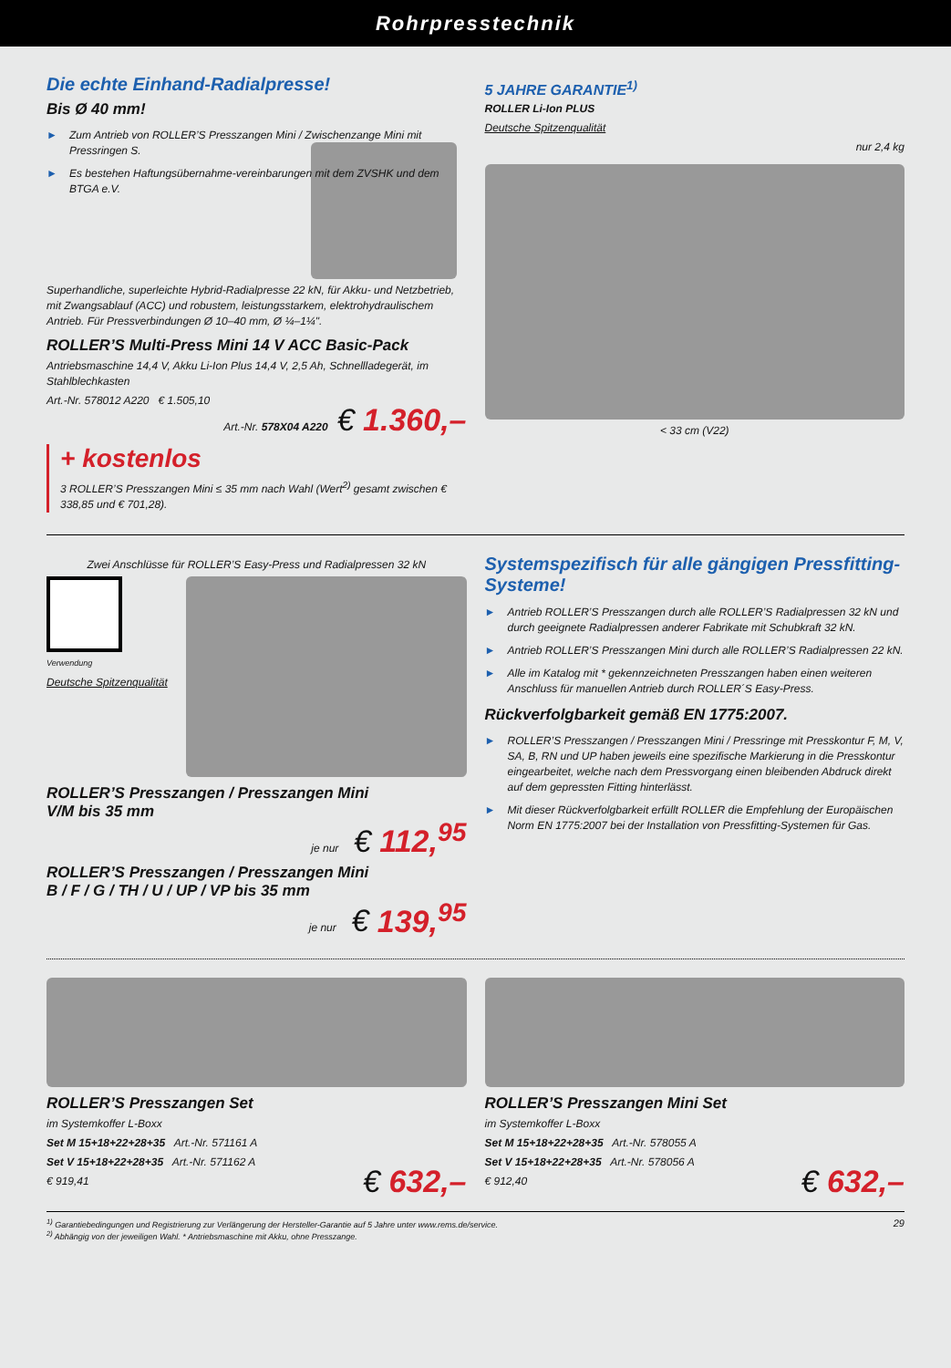Rohrpresstechnik
Die echte Einhand-Radialpresse!
Bis Ø 40 mm!
► Zum Antrieb von ROLLER’S Presszangen Mini / Zwischenzange Mini mit Pressringen S.
► Es bestehen Haftungsübernahme-vereinbarungen mit dem ZVSHK und dem BTGA e.V.
Superhandliche, superleichte Hybrid-Radialpresse 22 kN, für Akku- und Netzbetrieb, mit Zwangsablauf (ACC) und robustem, leistungsstarkem, elektrohydraulischem Antrieb. Für Pressverbindungen Ø 10–40 mm, Ø ¼–1¼".
ROLLER’S Multi-Press Mini 14 V ACC Basic-Pack
Antriebsmaschine 14,4 V, Akku Li-Ion Plus 14,4 V, 2,5 Ah, Schnellladegerät, im Stahlblechkasten
Art.-Nr. 578012 A220 € 1.505,10
Art.-Nr. 578X04 A220 € 1.360,–
+ kostenlos
3 ROLLER’S Presszangen Mini ≤ 35 mm nach Wahl (Wert<sup>2)</sup> gesamt zwischen € 338,85 und € 701,28).
5 JAHRE GARANTIE<sup>1)</sup>
ROLLER Li-Ion PLUS
Deutsche Spitzenqualität
nur 2,4 kg
< 33 cm (V22)
Zwei Anschlüsse für ROLLER’S Easy-Press und Radialpressen 32 kN
Verwendung
Deutsche Spitzenqualität
ROLLER’S Presszangen / Presszangen Mini
V/M bis 35 mm
je nur € 112,<sup>95</sup>
ROLLER’S Presszangen / Presszangen Mini
B / F / G / TH / U / UP / VP bis 35 mm
je nur € 139,<sup>95</sup>
Systemspezifisch für alle gängigen Pressfitting-Systeme!
► Antrieb ROLLER’S Presszangen durch alle ROLLER’S Radialpressen 32 kN und durch geeignete Radialpressen anderer Fabrikate mit Schubkraft 32 kN.
► Antrieb ROLLER’S Presszangen Mini durch alle ROLLER’S Radialpressen 22 kN.
► Alle im Katalog mit * gekennzeichneten Presszangen haben einen weiteren Anschluss für manuellen Antrieb durch ROLLER´S Easy-Press.
Rückverfolgbarkeit gemäß EN 1775:2007.
► ROLLER’S Presszangen / Presszangen Mini / Pressringe mit Presskontur F, M, V, SA, B, RN und UP haben jeweils eine spezifische Markierung in die Presskontur eingearbeitet, welche nach dem Pressvorgang einen bleibenden Abdruck direkt auf dem gepressten Fitting hinterlässt.
► Mit dieser Rückverfolgbarkeit erfüllt ROLLER die Empfehlung der Europäischen Norm EN 1775:2007 bei der Installation von Pressfitting-Systemen für Gas.
ROLLER’S Presszangen Set
im Systemkoffer L-Boxx
Set M 15+18+22+28+35 Art.-Nr. 571161 A
Set V 15+18+22+28+35 Art.-Nr. 571162 A
€ 919,41 € 632,–
ROLLER’S Presszangen Mini Set
im Systemkoffer L-Boxx
Set M 15+18+22+28+35 Art.-Nr. 578055 A
Set V 15+18+22+28+35 Art.-Nr. 578056 A
€ 912,40 € 632,–
<sup>1)</sup> Garantiebedingungen und Registrierung zur Verlängerung der Hersteller-Garantie auf 5 Jahre unter www.rems.de/service.
<sup>2)</sup> Abhängig von der jeweiligen Wahl. * Antriebsmaschine mit Akku, ohne Presszange.
29